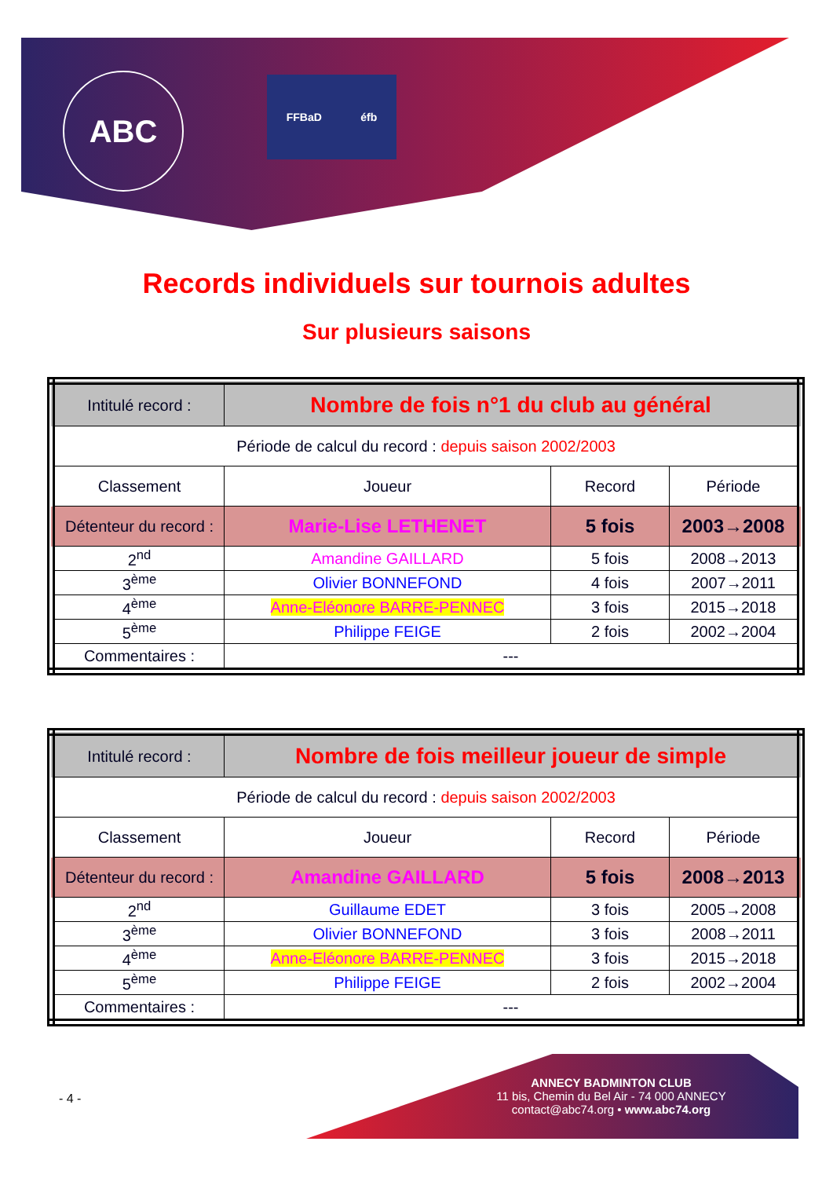ABC FFBaD éfb
Records individuels sur tournois adultes
Sur plusieurs saisons
| Intitulé record : | Nombre de fois n°1 du club au général | | |
| Période de calcul du record : depuis saison 2002/2003 | | | |
| Classement | Joueur | Record | Période |
| Détenteur du record : | Marie-Lise LETHENET | 5 fois | 2003→2008 |
| 2<sup>nd</sup> | Amandine GAILLARD | 5 fois | 2008→2013 |
| 3<sup>ème</sup> | Olivier BONNEFOND | 4 fois | 2007→2011 |
| 4<sup>ème</sup> | Anne-Eléonore BARRE-PENNEC | 3 fois | 2015→2018 |
| 5<sup>ème</sup> | Philippe FEIGE | 2 fois | 2002→2004 |
| Commentaires : | --- | | |
| Intitulé record : | Nombre de fois meilleur joueur de simple | | |
| Période de calcul du record : depuis saison 2002/2003 | | | |
| Classement | Joueur | Record | Période |
| Détenteur du record : | Amandine GAILLARD | 5 fois | 2008→2013 |
| 2<sup>nd</sup> | Guillaume EDET | 3 fois | 2005→2008 |
| 3<sup>ème</sup> | Olivier BONNEFOND | 3 fois | 2008→2011 |
| 4<sup>ème</sup> | Anne-Eléonore BARRE-PENNEC | 3 fois | 2015→2018 |
| 5<sup>ème</sup> | Philippe FEIGE | 2 fois | 2002→2004 |
| Commentaires : | --- | | |
- 4 -
ANNECY BADMINTON CLUB
11 bis, Chemin du Bel Air - 74 000 ANNECY
contact@abc74.org • www.abc74.org